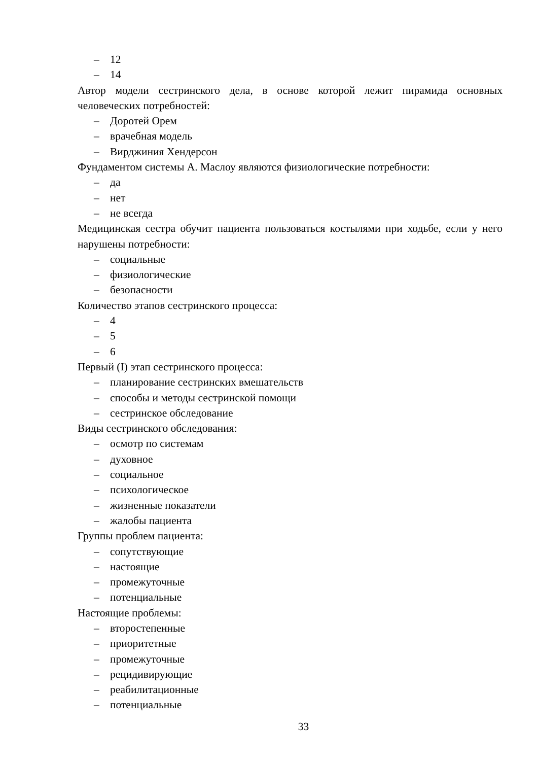– 12
– 14
Автор модели сестринского дела, в основе которой лежит пирамида основных человеческих потребностей:
– Доротей Орем
– врачебная модель
– Вирджиния Хендерсон
Фундаментом системы А. Маслоу являются физиологические потребности:
– да
– нет
– не всегда
Медицинская сестра обучит пациента пользоваться костылями при ходьбе, если у него нарушены потребности:
– социальные
– физиологические
– безопасности
Количество этапов сестринского процесса:
– 4
– 5
– 6
Первый (I) этап сестринского процесса:
– планирование сестринских вмешательств
– способы и методы сестринской помощи
– сестринское обследование
Виды сестринского обследования:
– осмотр по системам
– духовное
– социальное
– психологическое
– жизненные показатели
– жалобы пациента
Группы проблем пациента:
– сопутствующие
– настоящие
– промежуточные
– потенциальные
Настоящие проблемы:
– второстепенные
– приоритетные
– промежуточные
– рецидивирующие
– реабилитационные
– потенциальные
33